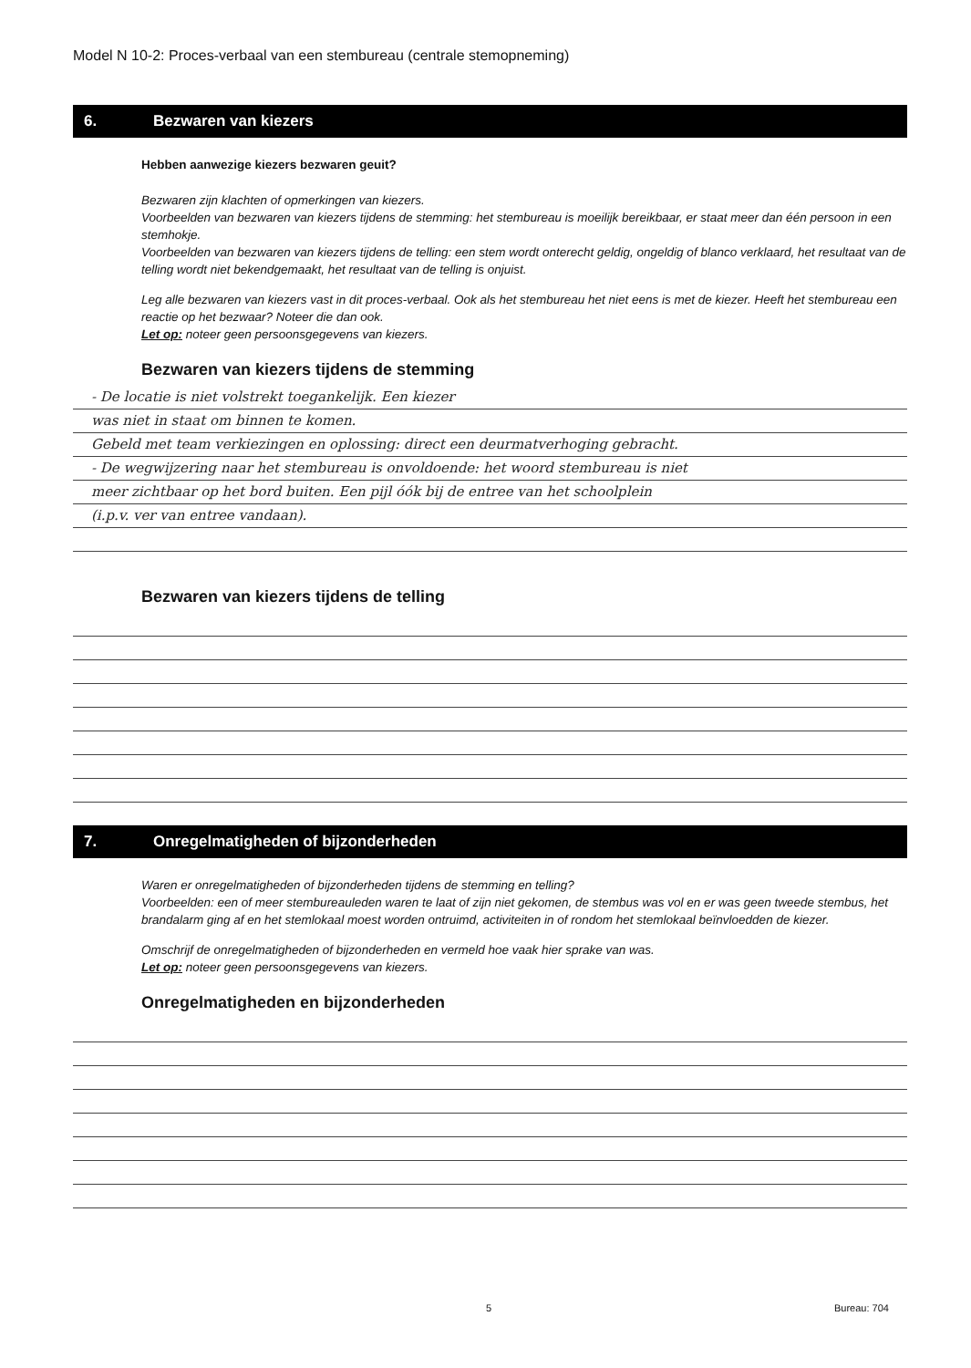Model N 10-2: Proces-verbaal van een stembureau (centrale stemopneming)
6. Bezwaren van kiezers
Hebben aanwezige kiezers bezwaren geuit?
Bezwaren zijn klachten of opmerkingen van kiezers.
Voorbeelden van bezwaren van kiezers tijdens de stemming: het stembureau is moeilijk bereikbaar, er staat meer dan één persoon in een stemhokje.
Voorbeelden van bezwaren van kiezers tijdens de telling: een stem wordt onterecht geldig, ongeldig of blanco verklaard, het resultaat van de telling wordt niet bekendgemaakt, het resultaat van de telling is onjuist.
Leg alle bezwaren van kiezers vast in dit proces-verbaal. Ook als het stembureau het niet eens is met de kiezer. Heeft het stembureau een reactie op het bezwaar? Noteer die dan ook.
Let op: noteer geen persoonsgegevens van kiezers.
Bezwaren van kiezers tijdens de stemming
- De locatie is niet volstrekt toegankelijk. Een kiezer
was niet in staat om binnen te komen.
Gebeld met team verkiezingen en oplossing: direct een deurmatverhoging gebracht.
- De wegwijzering naar het stembureau is onvoldoende: het woord stembureau is niet
meer zichtbaar op het bord buiten. Een pijl óók bij de entree van het schoolplein
(i.p.v. ver van entree vandaan).
Bezwaren van kiezers tijdens de telling
7. Onregelmatigheden of bijzonderheden
Waren er onregelmatigheden of bijzonderheden tijdens de stemming en telling?
Voorbeelden: een of meer stembureauleden waren te laat of zijn niet gekomen, de stembus was vol en er was geen tweede stembus, het brandalarm ging af en het stemlokaal moest worden ontruimd, activiteiten in of rondom het stemlokaal beïnvloedden de kiezer.
Omschrijf de onregelmatigheden of bijzonderheden en vermeld hoe vaak hier sprake van was.
Let op: noteer geen persoonsgegevens van kiezers.
Onregelmatigheden en bijzonderheden
5 Bureau: 704